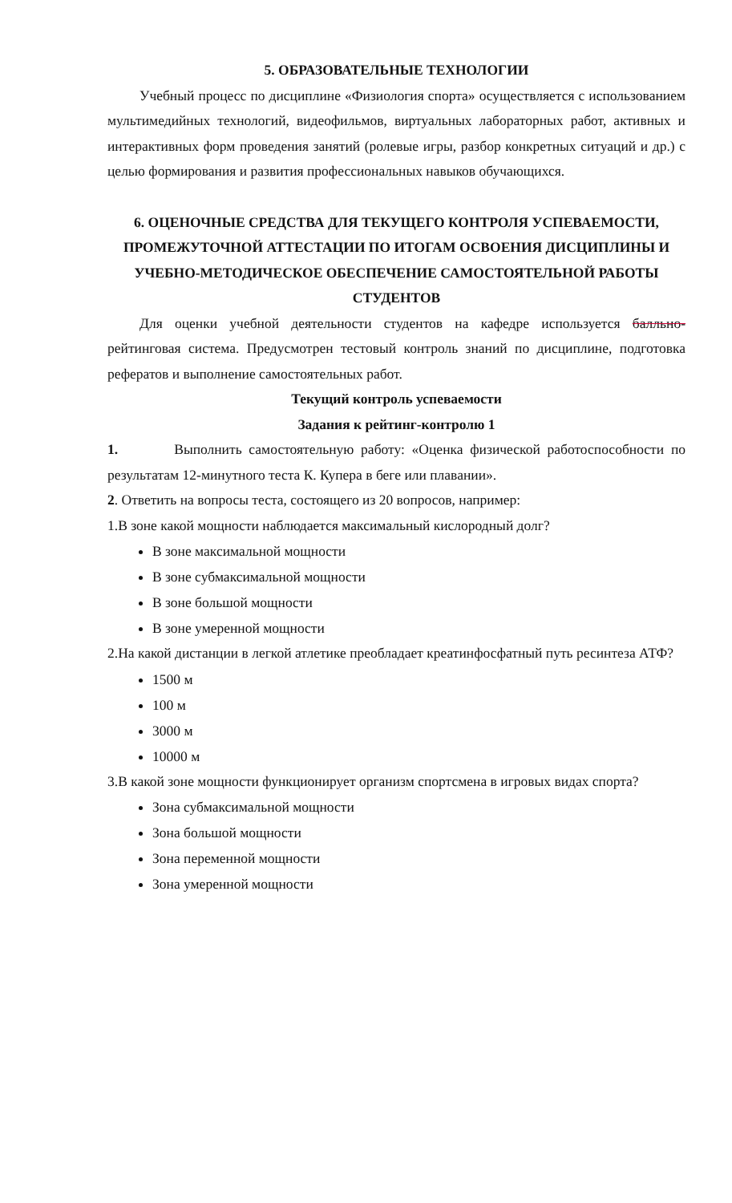5. ОБРАЗОВАТЕЛЬНЫЕ ТЕХНОЛОГИИ
Учебный процесс по дисциплине «Физиология спорта» осуществляется с использованием мультимедийных технологий, видеофильмов, виртуальных лабораторных работ, активных и интерактивных форм проведения занятий (ролевые игры, разбор конкретных ситуаций и др.) с целью формирования и развития профессиональных навыков обучающихся.
6. ОЦЕНОЧНЫЕ СРЕДСТВА ДЛЯ ТЕКУЩЕГО КОНТРОЛЯ УСПЕВАЕМОСТИ, ПРОМЕЖУТОЧНОЙ АТТЕСТАЦИИ ПО ИТОГАМ ОСВОЕНИЯ ДИСЦИПЛИНЫ И УЧЕБНО-МЕТОДИЧЕСКОЕ ОБЕСПЕЧЕНИЕ САМОСТОЯТЕЛЬНОЙ РАБОТЫ СТУДЕНТОВ
Для оценки учебной деятельности студентов на кафедре используется балльно- рейтинговая система. Предусмотрен тестовый контроль знаний по дисциплине, подготовка рефератов и выполнение самостоятельных работ.
Текущий контроль успеваемости
Задания к рейтинг-контролю 1
1. Выполнить самостоятельную работу: «Оценка физической работоспособности по результатам 12-минутного теста К. Купера в беге или плавании».
2. Ответить на вопросы теста, состоящего из 20 вопросов, например:
1.В зоне какой мощности наблюдается максимальный кислородный долг?
В зоне максимальной мощности
В зоне субмаксимальной мощности
В зоне большой мощности
В зоне умеренной мощности
2.На какой дистанции в легкой атлетике преобладает креатинфосфатный путь ресинтеза АТФ?
1500 м
100 м
3000 м
10000 м
3.В какой зоне мощности функционирует организм спортсмена в игровых видах спорта?
Зона субмаксимальной мощности
Зона большой мощности
Зона переменной мощности
Зона умеренной мощности